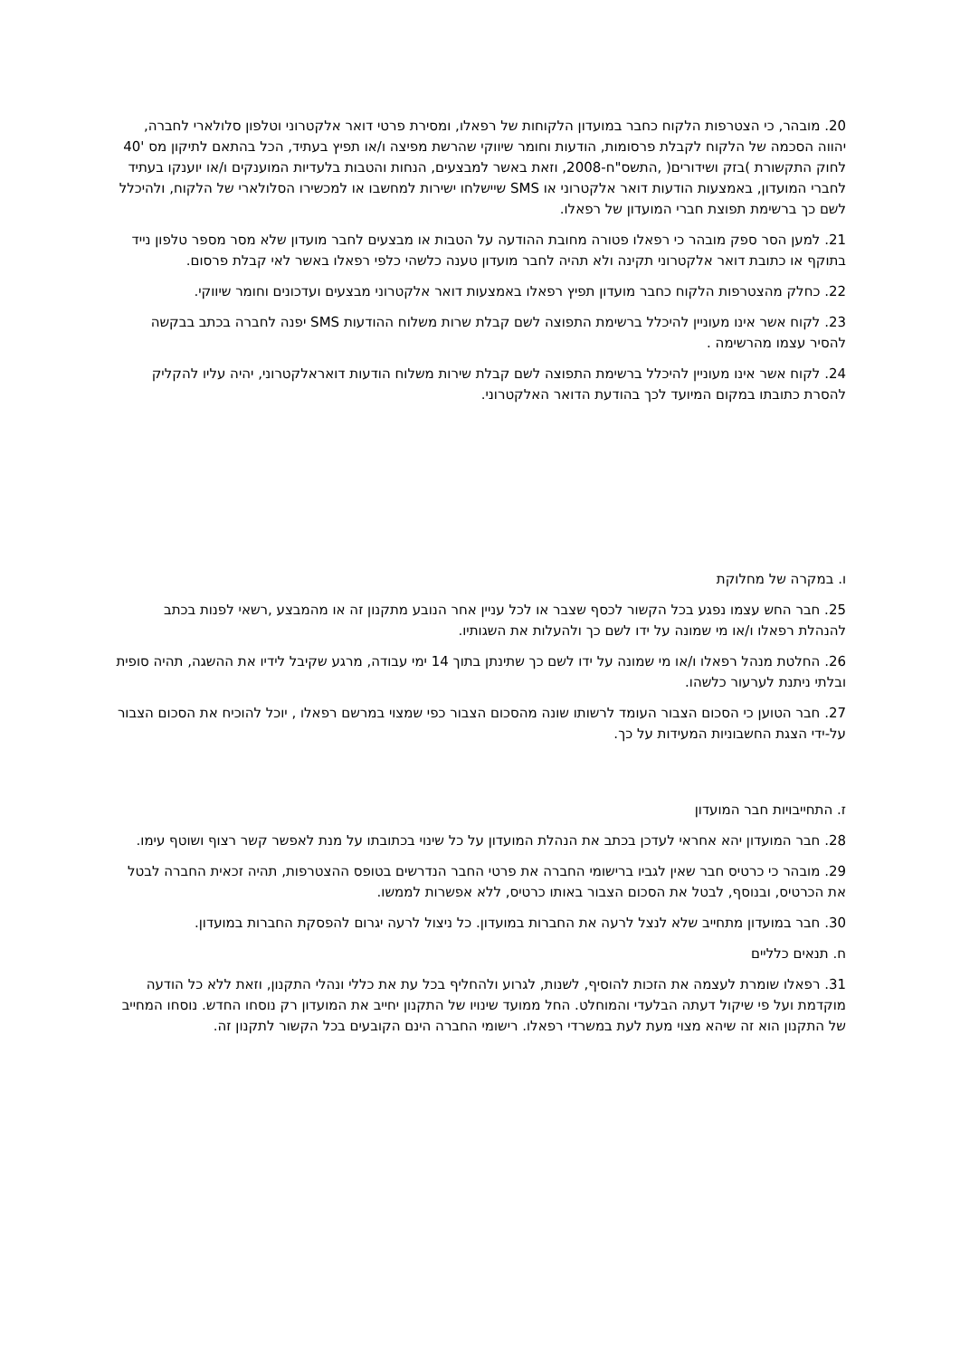20. מובהר, כי הצטרפות הלקוח כחבר במועדון הלקוחות של רפאלו, ומסירת פרטי דואר אלקטרוני וטלפון סלולארי לחברה, יהווה הסכמה של הלקוח לקבלת פרסומות, הודעות וחומר שיווקי שהרשת מפיצה ו/או תפיץ בעתיד, הכל בהתאם לתיקון מס '40 לחוק התקשורת )בזק ושידורים( ,התשס"ח-2008, וזאת באשר למבצעים, הנחות והטבות בלעדיות המוענקים ו/או יוענקו בעתיד לחברי המועדון, באמצעות הודעות דואר אלקטרוני או SMS שיישלחו ישירות למחשבו או למכשירו הסלולארי של הלקוח, ולהיכלל לשם כך ברשימת תפוצת חברי המועדון של רפאלו.
21. למען הסר ספק מובהר כי רפאלו פטורה מחובת ההודעה על הטבות או מבצעים לחבר מועדון שלא מסר מספר טלפון נייד בתוקף או כתובת דואר אלקטרוני תקינה ולא תהיה לחבר מועדון טענה כלשהי כלפי רפאלו באשר לאי קבלת פרסום.
22. כחלק מהצטרפות הלקוח כחבר מועדון תפיץ רפאלו באמצעות דואר אלקטרוני מבצעים ועדכונים וחומר שיווקי.
23. לקוח אשר אינו מעוניין להיכלל ברשימת התפוצה לשם קבלת שרות משלוח ההודעות SMS יפנה לחברה בכתב בבקשה להסיר עצמו מהרשימה .
24. לקוח אשר אינו מעוניין להיכלל ברשימת התפוצה לשם קבלת שירות משלוח הודעות דואראלקטרוני, יהיה עליו להקליק להסרת כתובתו במקום המיועד לכך בהודעת הדואר האלקטרוני.
ו. במקרה של מחלוקת
25. חבר החש עצמו נפגע בכל הקשור לכסף שצבר או לכל עניין אחר הנובע מתקנון זה או מהמבצע ,רשאי לפנות בכתב להנהלת רפאלו ו/או מי שמונה על ידו לשם כך ולהעלות את השגותיו.
26. החלטת מנהל רפאלו ו/או מי שמונה על ידו לשם כך שתינתן בתוך 14 ימי עבודה, מרגע שקיבל לידיו את ההשגה, תהיה סופית ובלתי ניתנת לערעור כלשהו.
27. חבר הטוען כי הסכום הצבור העומד לרשותו שונה מהסכום הצבור כפי שמצוי במרשם רפאלו , יוכל להוכיח את הסכום הצבור על-ידי הצגת החשבוניות המעידות על כך.
ז. התחייבויות חבר המועדון
28. חבר המועדון יהא אחראי לעדכן בכתב את הנהלת המועדון על כל שינוי בכתובתו על מנת לאפשר קשר רצוף ושוטף עימו.
29. מובהר כי כרטיס חבר שאין לגביו ברישומי החברה את פרטי החבר הנדרשים בטופס ההצטרפות, תהיה זכאית החברה לבטל את הכרטיס, ובנוסף, לבטל את הסכום הצבור באותו כרטיס, ללא אפשרות לממשו.
30. חבר במועדון מתחייב שלא לנצל לרעה את החברות במועדון. כל ניצול לרעה יגרום להפסקת החברות במועדון.
ח. תנאים כלליים
31. רפאלו שומרת לעצמה את הזכות להוסיף, לשנות, לגרוע ולהחליף בכל עת את כללי ונהלי התקנון, וזאת ללא כל הודעה מוקדמת ועל פי שיקול דעתה הבלעדי והמוחלט. החל ממועד שינויו של התקנון יחייב את המועדון רק נוסחו החדש. נוסחו המחייב של התקנון הוא זה שיהא מצוי מעת לעת במשרדי רפאלו. רישומי החברה הינם הקובעים בכל הקשור לתקנון זה.